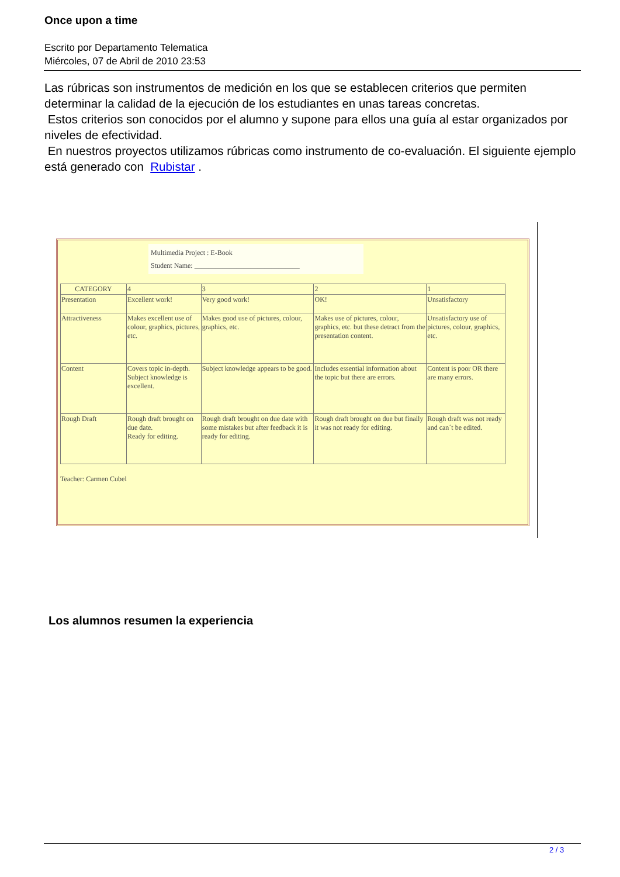Once upon a time
Escrito por Departamento Telematica
Miércoles, 07 de Abril de 2010 23:53
Las rúbricas son instrumentos de medición en los que se establecen criterios que permiten determinar la calidad de la ejecución de los estudiantes en unas tareas concretas.
Estos criterios son conocidos por el alumno y supone para ellos una guía al estar organizados por niveles de efectividad.
En nuestros proyectos utilizamos rúbricas como instrumento de co-evaluación. El siguiente ejemplo está generado con Rubistar .
Multimedia Project : E-Book
Student Name: ______________________________
| CATEGORY | 4 | 3 | 2 | 1 |
| Presentation | Excellent work! | Very good work! | OK! | Unsatisfactory |
| Attractiveness | Makes excellent use of colour, graphics, pictures, etc. | Makes good use of pictures, colour, graphics, etc. | Makes use of pictures, colour, graphics, etc. but these detract from the presentation content. | Unsatisfactory use of pictures, colour, graphics, etc. |
| Content | Covers topic in-depth. Subject knowledge is excellent. | Subject knowledge appears to be good. | Includes essential information about the topic but there are errors. | Content is poor OR there are many errors. |
| Rough Draft | Rough draft brought on due date. Ready for editing. | Rough draft brought on due date with some mistakes but after feedback it is ready for editing. | Rough draft brought on due but finally it was not ready for editing. | Rough draft was not ready and can´t be edited. |
Teacher: Carmen Cubel
Los alumnos resumen la experiencia
2 / 3